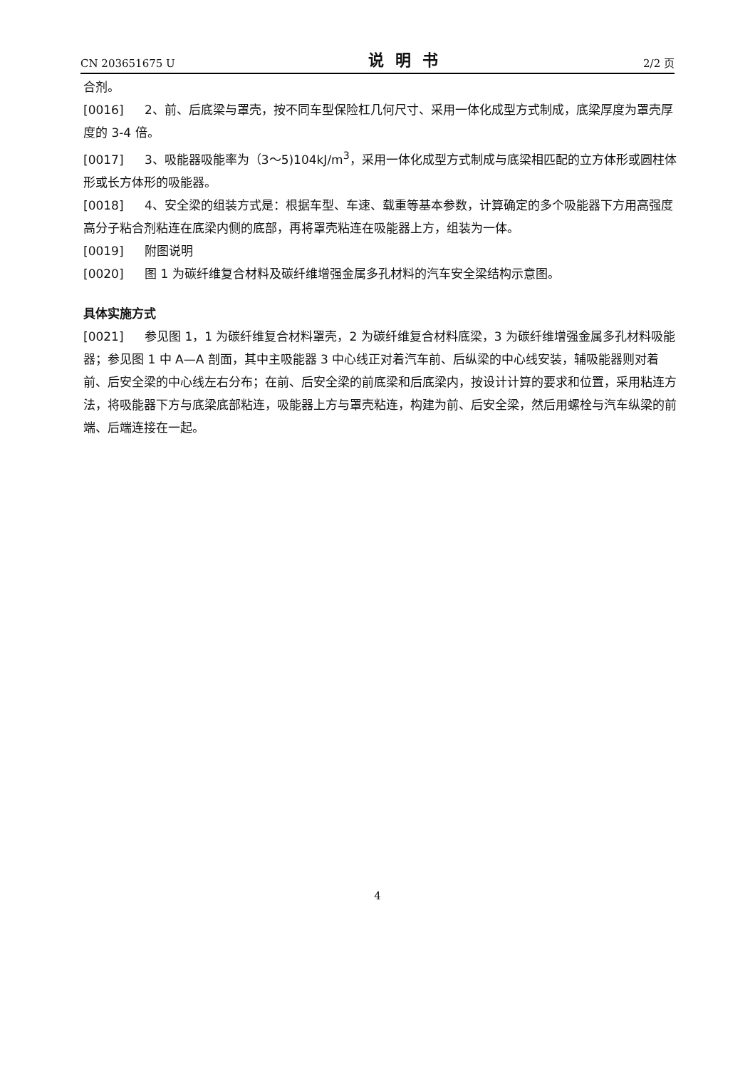CN 203651675 U 说明书 2/2 页
合剂。
[0016] 2、前、后底梁与罩壳，按不同车型保险杠几何尺寸、采用一体化成型方式制成，底梁厚度为罩壳厚度的 3-4 倍。
[0017] 3、吸能器吸能率为（3～5)104kJ/m<sup>3</sup>，采用一体化成型方式制成与底梁相匹配的立方体形或圆柱体形或长方体形的吸能器。
[0018] 4、安全梁的组装方式是：根据车型、车速、载重等基本参数，计算确定的多个吸能器下方用高强度高分子粘合剂粘连在底梁内侧的底部，再将罩壳粘连在吸能器上方，组装为一体。
[0019] 附图说明
[0020] 图 1 为碳纤维复合材料及碳纤维增强金属多孔材料的汽车安全梁结构示意图。
具体实施方式
[0021] 参见图 1，1 为碳纤维复合材料罩壳，2 为碳纤维复合材料底梁，3 为碳纤维增强金属多孔材料吸能器；参见图 1 中 A—A 剖面，其中主吸能器 3 中心线正对着汽车前、后纵梁的中心线安装，辅吸能器则对着前、后安全梁的中心线左右分布；在前、后安全梁的前底梁和后底梁内，按设计计算的要求和位置，采用粘连方法，将吸能器下方与底梁底部粘连，吸能器上方与罩壳粘连，构建为前、后安全梁，然后用螺栓与汽车纵梁的前端、后端连接在一起。
4